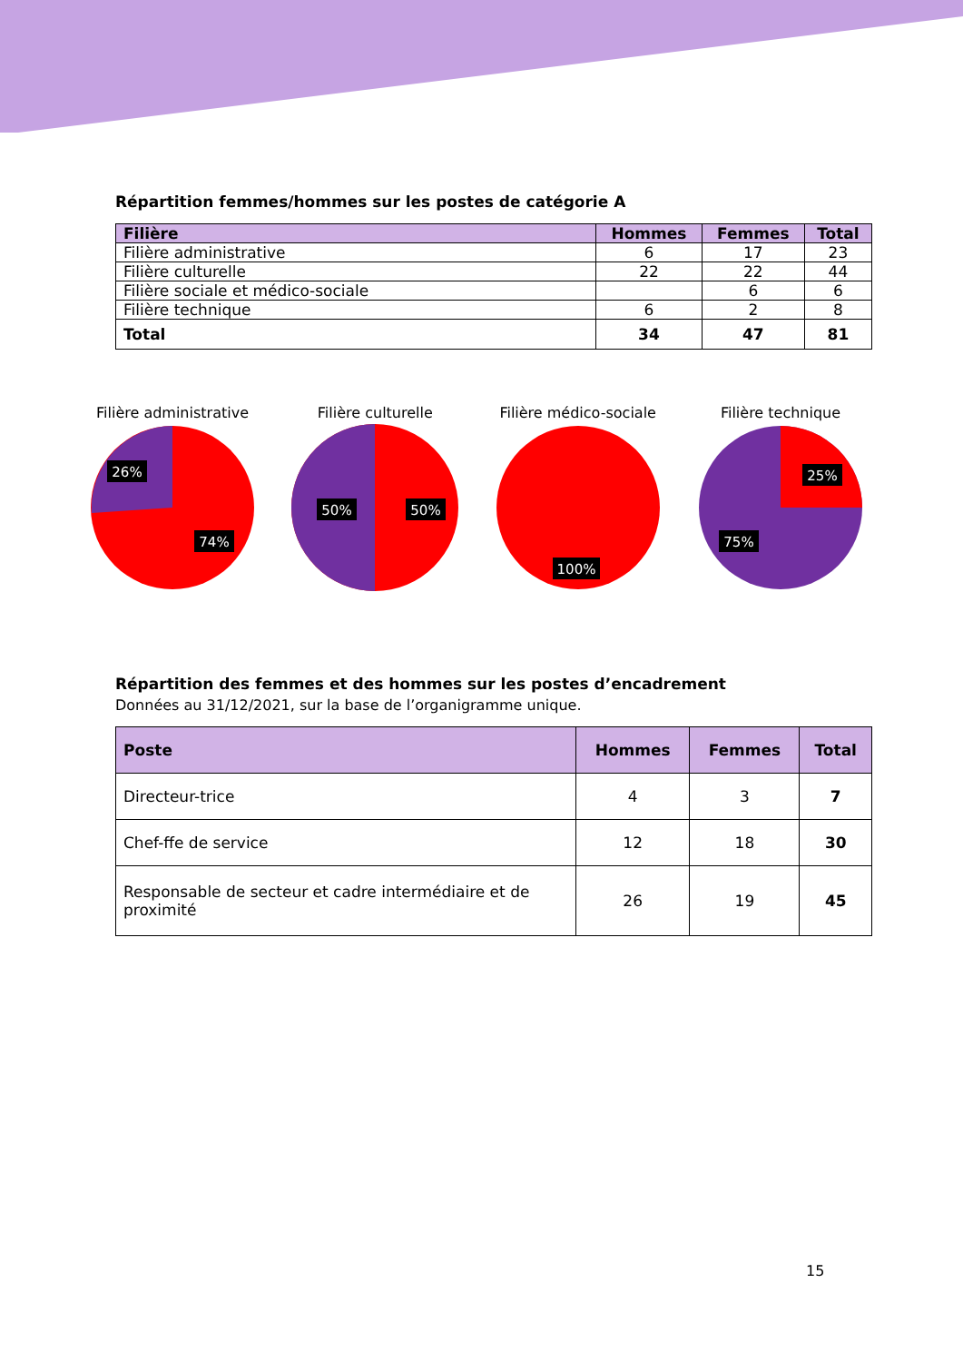Répartition femmes/hommes sur les postes de catégorie A
| Filière | Hommes | Femmes | Total |
| --- | --- | --- | --- |
| Filière administrative | 6 | 17 | 23 |
| Filière culturelle | 22 | 22 | 44 |
| Filière sociale et médico-sociale | | 6 | 6 |
| Filière technique | 6 | 2 | 8 |
| Total | 34 | 47 | 81 |
Filière administrative
26%
74%
Filière culturelle
50%
50%
Filière médico-sociale
100%
Filière technique
25%
75%
Répartition des femmes et des hommes sur les postes d’encadrement
Données au 31/12/2021, sur la base de l’organigramme unique.
| Poste | Hommes | Femmes | Total |
| --- | --- | --- | --- |
| Directeur-trice | 4 | 3 | 7 |
| Chef-ffe de service | 12 | 18 | 30 |
| Responsable de secteur et cadre intermédiaire et de proximité | 26 | 19 | 45 |
15